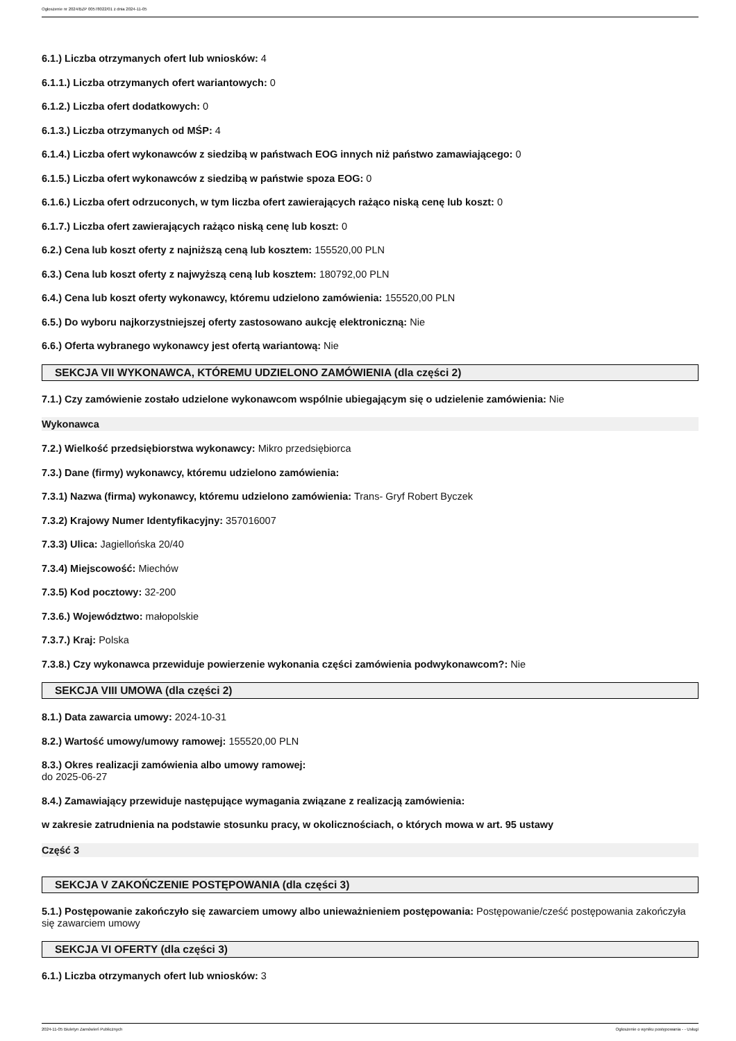Ogłoszenie nr 2024/BZP 00578022/01 z dnia 2024-11-05
6.1.) Liczba otrzymanych ofert lub wniosków: 4
6.1.1.) Liczba otrzymanych ofert wariantowych: 0
6.1.2.) Liczba ofert dodatkowych: 0
6.1.3.) Liczba otrzymanych od MŚP: 4
6.1.4.) Liczba ofert wykonawców z siedzibą w państwach EOG innych niż państwo zamawiającego: 0
6.1.5.) Liczba ofert wykonawców z siedzibą w państwie spoza EOG: 0
6.1.6.) Liczba ofert odrzuconych, w tym liczba ofert zawierających rażąco niską cenę lub koszt: 0
6.1.7.) Liczba ofert zawierających rażąco niską cenę lub koszt: 0
6.2.) Cena lub koszt oferty z najniższą ceną lub kosztem: 155520,00 PLN
6.3.) Cena lub koszt oferty z najwyższą ceną lub kosztem: 180792,00 PLN
6.4.) Cena lub koszt oferty wykonawcy, któremu udzielono zamówienia: 155520,00 PLN
6.5.) Do wyboru najkorzystniejszej oferty zastosowano aukcję elektroniczną: Nie
6.6.) Oferta wybranego wykonawcy jest ofertą wariantową: Nie
SEKCJA VII WYKONAWCA, KTÓREMU UDZIELONO ZAMÓWIENIA (dla części 2)
7.1.) Czy zamówienie zostało udzielone wykonawcom wspólnie ubiegającym się o udzielenie zamówienia: Nie
Wykonawca
7.2.) Wielkość przedsiębiorstwa wykonawcy: Mikro przedsiębiorca
7.3.) Dane (firmy) wykonawcy, któremu udzielono zamówienia:
7.3.1) Nazwa (firma) wykonawcy, któremu udzielono zamówienia: Trans- Gryf Robert Byczek
7.3.2) Krajowy Numer Identyfikacyjny: 357016007
7.3.3) Ulica: Jagiellońska 20/40
7.3.4) Miejscowość: Miechów
7.3.5) Kod pocztowy: 32-200
7.3.6.) Województwo: małopolskie
7.3.7.) Kraj: Polska
7.3.8.) Czy wykonawca przewiduje powierzenie wykonania części zamówienia podwykonawcom?: Nie
SEKCJA VIII UMOWA (dla części 2)
8.1.) Data zawarcia umowy: 2024-10-31
8.2.) Wartość umowy/umowy ramowej: 155520,00 PLN
8.3.) Okres realizacji zamówienia albo umowy ramowej:
do 2025-06-27
8.4.) Zamawiający przewiduje następujące wymagania związane z realizacją zamówienia:
w zakresie zatrudnienia na podstawie stosunku pracy, w okolicznościach, o których mowa w art. 95 ustawy
Część 3
SEKCJA V ZAKOŃCZENIE POSTĘPOWANIA (dla części 3)
5.1.) Postępowanie zakończyło się zawarciem umowy albo unieważnieniem postępowania: Postępowanie/cześć postępowania zakończyła się zawarciem umowy
SEKCJA VI OFERTY (dla części 3)
6.1.) Liczba otrzymanych ofert lub wniosków: 3
2024-11-05 Biuletyn Zamówień Publicznych Ogłoszenie o wyniku postępowania - - Usługi